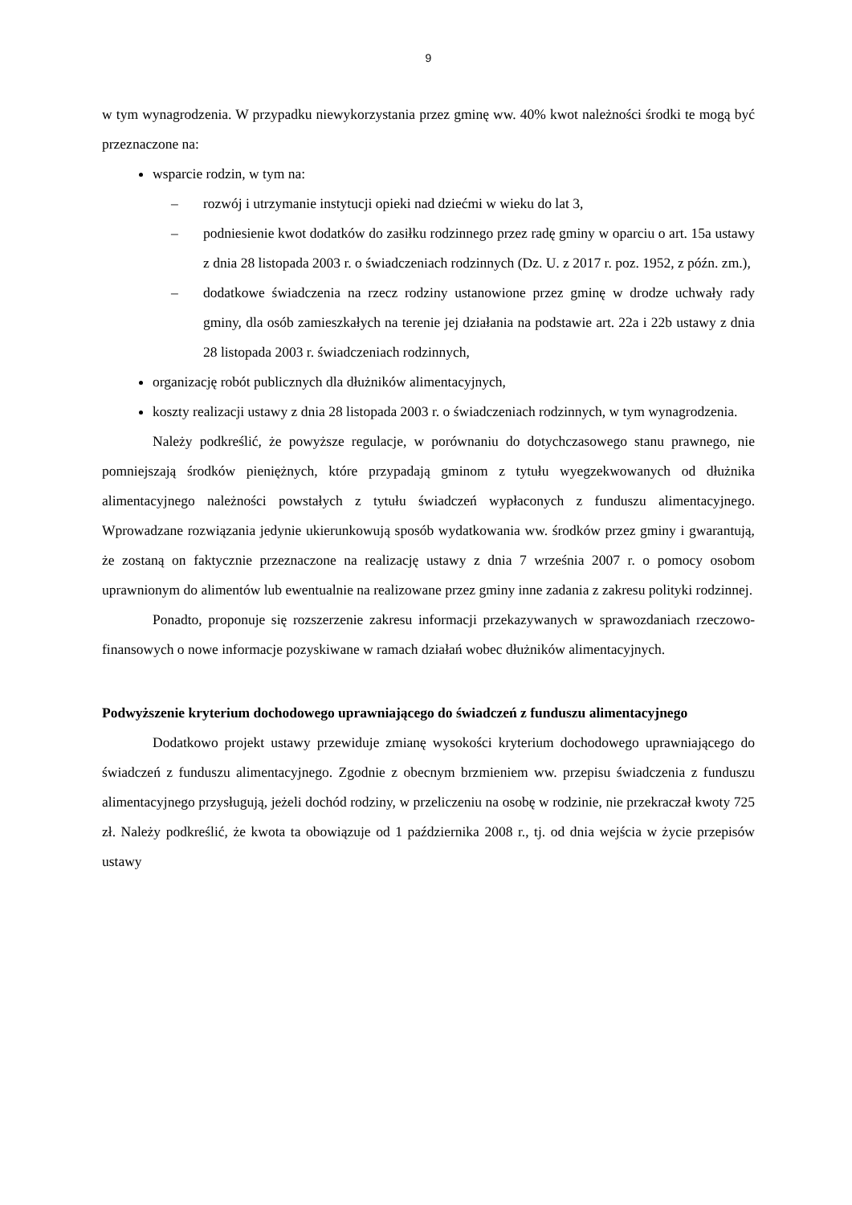9
w tym wynagrodzenia. W przypadku niewykorzystania przez gminę ww. 40% kwot należności środki te mogą być przeznaczone na:
wsparcie rodzin, w tym na:
– rozwój i utrzymanie instytucji opieki nad dziećmi w wieku do lat 3,
– podniesienie kwot dodatków do zasiłku rodzinnego przez radę gminy w oparciu o art. 15a ustawy z dnia 28 listopada 2003 r. o świadczeniach rodzinnych (Dz. U. z 2017 r. poz. 1952, z późn. zm.),
– dodatkowe świadczenia na rzecz rodziny ustanowione przez gminę w drodze uchwały rady gminy, dla osób zamieszkałych na terenie jej działania na podstawie art. 22a i 22b ustawy z dnia 28 listopada 2003 r. świadczeniach rodzinnych,
organizację robót publicznych dla dłużników alimentacyjnych,
koszty realizacji ustawy z dnia 28 listopada 2003 r. o świadczeniach rodzinnych, w tym wynagrodzenia.
Należy podkreślić, że powyższe regulacje, w porównaniu do dotychczasowego stanu prawnego, nie pomniejszają środków pieniężnych, które przypadają gminom z tytułu wyegzekwowanych od dłużnika alimentacyjnego należności powstałych z tytułu świadczeń wypłaconych z funduszu alimentacyjnego. Wprowadzane rozwiązania jedynie ukierunkowują sposób wydatkowania ww. środków przez gminy i gwarantują, że zostaną on faktycznie przeznaczone na realizację ustawy z dnia 7 września 2007 r. o pomocy osobom uprawnionym do alimentów lub ewentualnie na realizowane przez gminy inne zadania z zakresu polityki rodzinnej.
Ponadto, proponuje się rozszerzenie zakresu informacji przekazywanych w sprawozdaniach rzeczowo-finansowych o nowe informacje pozyskiwane w ramach działań wobec dłużników alimentacyjnych.
Podwyższenie kryterium dochodowego uprawniającego do świadczeń z funduszu alimentacyjnego
Dodatkowo projekt ustawy przewiduje zmianę wysokości kryterium dochodowego uprawniającego do świadczeń z funduszu alimentacyjnego. Zgodnie z obecnym brzmieniem ww. przepisu świadczenia z funduszu alimentacyjnego przysługują, jeżeli dochód rodziny, w przeliczeniu na osobę w rodzinie, nie przekraczał kwoty 725 zł. Należy podkreślić, że kwota ta obowiązuje od 1 października 2008 r., tj. od dnia wejścia w życie przepisów ustawy